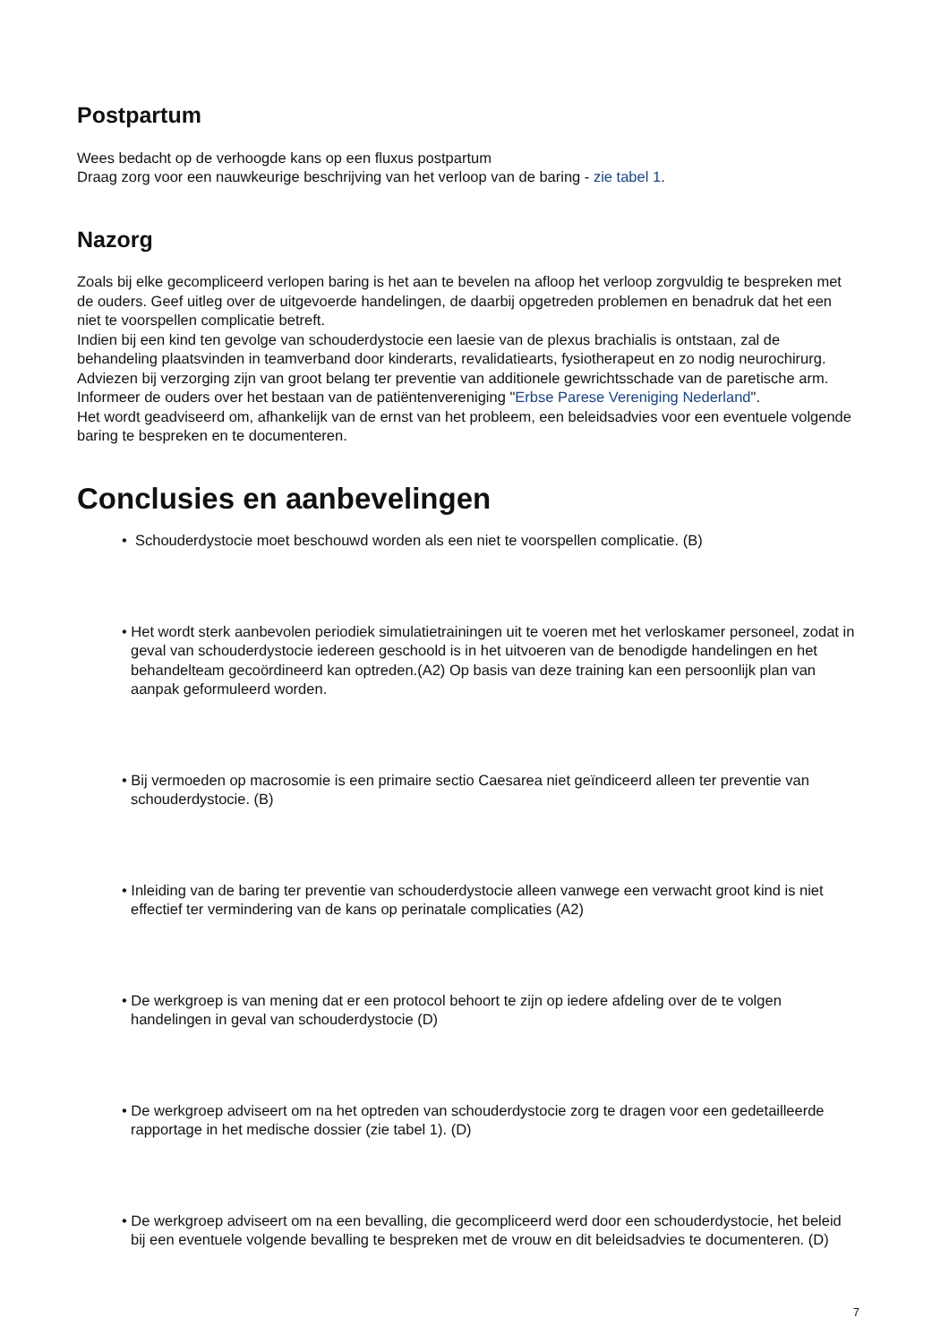Postpartum
Wees bedacht op de verhoogde kans op een fluxus postpartum
Draag zorg voor een nauwkeurige beschrijving van het verloop van de baring - zie tabel 1.
Nazorg
Zoals bij elke gecompliceerd verlopen baring is het aan te bevelen na afloop het verloop zorgvuldig te bespreken met de ouders. Geef uitleg over de uitgevoerde handelingen, de daarbij opgetreden problemen en benadruk dat het een niet te voorspellen complicatie betreft.
Indien bij een kind ten gevolge van schouderdystocie een laesie van de plexus brachialis is ontstaan, zal de behandeling plaatsvinden in teamverband door kinderarts, revalidatiearts, fysiotherapeut en zo nodig neurochirurg. Adviezen bij verzorging zijn van groot belang ter preventie van additionele gewrichtsschade van de paretische arm.
Informeer de ouders over het bestaan van de patiëntenvereniging "Erbse Parese Vereniging Nederland".
Het wordt geadviseerd om, afhankelijk van de ernst van het probleem, een beleidsadvies voor een eventuele volgende baring te bespreken en te documenteren.
Conclusies en aanbevelingen
• Schouderdystocie moet beschouwd worden als een niet te voorspellen complicatie. (B)
• Het wordt sterk aanbevolen periodiek simulatietrainingen uit te voeren met het verloskamer personeel, zodat in geval van schouderdystocie iedereen geschoold is in het uitvoeren van de benodigde handelingen en het behandelteam gecoördineerd kan optreden.(A2) Op basis van deze training kan een persoonlijk plan van aanpak geformuleerd worden.
• Bij vermoeden op macrosomie is een primaire sectio Caesarea niet geïndiceerd alleen ter preventie van schouderdystocie. (B)
• Inleiding van de baring ter preventie van schouderdystocie alleen vanwege een verwacht groot kind is niet effectief ter vermindering van de kans op perinatale complicaties (A2)
• De werkgroep is van mening dat er een protocol behoort te zijn op iedere afdeling over de te volgen handelingen in geval van schouderdystocie (D)
• De werkgroep adviseert om na het optreden van schouderdystocie zorg te dragen voor een gedetailleerde rapportage in het medische dossier (zie tabel 1). (D)
• De werkgroep adviseert om na een bevalling, die gecompliceerd werd door een schouderdystocie, het beleid bij een eventuele volgende bevalling te bespreken met de vrouw en dit beleidsadvies te documenteren. (D)
7